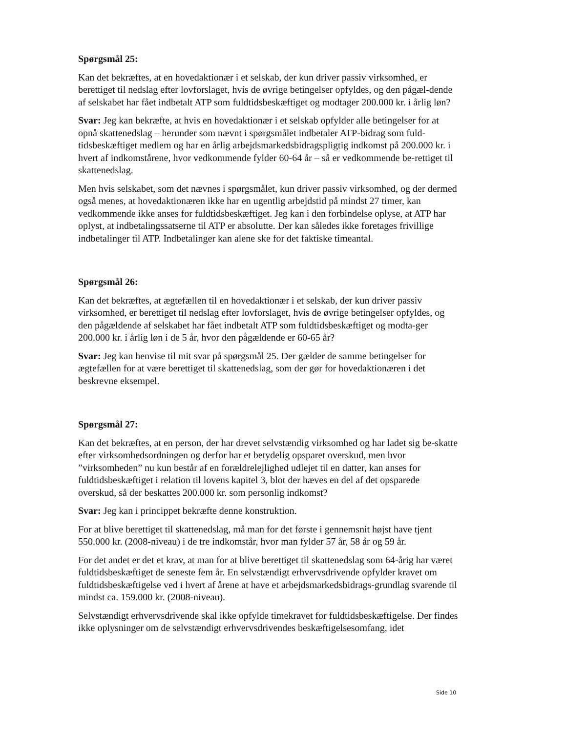Spørgsmål 25:
Kan det bekræftes, at en hovedaktionær i et selskab, der kun driver passiv virksomhed, er berettiget til nedslag efter lovforslaget, hvis de øvrige betingelser opfyldes, og den pågæl-dende af selskabet har fået indbetalt ATP som fuldtidsbeskæftiget og modtager 200.000 kr. i årlig løn?
Svar: Jeg kan bekræfte, at hvis en hovedaktionær i et selskab opfylder alle betingelser for at opnå skattenedslag – herunder som nævnt i spørgsmålet indbetaler ATP-bidrag som fuld-tidsbeskæftiget medlem og har en årlig arbejdsmarkedsbidragspligtig indkomst på 200.000 kr. i hvert af indkomstårene, hvor vedkommende fylder 60-64 år – så er vedkommende be-rettiget til skattenedslag.
Men hvis selskabet, som det nævnes i spørgsmålet, kun driver passiv virksomhed, og der dermed også menes, at hovedaktionæren ikke har en ugentlig arbejdstid på mindst 27 timer, kan vedkommende ikke anses for fuldtidsbeskæftiget. Jeg kan i den forbindelse oplyse, at ATP har oplyst, at indbetalingssatserne til ATP er absolutte. Der kan således ikke foretages frivillige indbetalinger til ATP. Indbetalinger kan alene ske for det faktiske timeantal.
Spørgsmål 26:
Kan det bekræftes, at ægtefællen til en hovedaktionær i et selskab, der kun driver passiv virksomhed, er berettiget til nedslag efter lovforslaget, hvis de øvrige betingelser opfyldes, og den pågældende af selskabet har fået indbetalt ATP som fuldtidsbeskæftiget og modta-ger 200.000 kr. i årlig løn i de 5 år, hvor den pågældende er 60-65 år?
Svar: Jeg kan henvise til mit svar på spørgsmål 25. Der gælder de samme betingelser for ægtefællen for at være berettiget til skattenedslag, som der gør for hovedaktionæren i det beskrevne eksempel.
Spørgsmål 27:
Kan det bekræftes, at en person, der har drevet selvstændig virksomhed og har ladet sig be-skatte efter virksomhedsordningen og derfor har et betydelig opsparet overskud, men hvor ”virksomheden” nu kun består af en forældrelejlighed udlejet til en datter, kan anses for fuldtidsbeskæftiget i relation til lovens kapitel 3, blot der hæves en del af det opsparede overskud, så der beskattes 200.000 kr. som personlig indkomst?
Svar: Jeg kan i princippet bekræfte denne konstruktion.
For at blive berettiget til skattenedslag, må man for det første i gennemsnit højst have tjent 550.000 kr. (2008-niveau) i de tre indkomstår, hvor man fylder 57 år, 58 år og 59 år.
For det andet er det et krav, at man for at blive berettiget til skattenedslag som 64-årig har været fuldtidsbeskæftiget de seneste fem år. En selvstændigt erhvervsdrivende opfylder kravet om fuldtidsbeskæftigelse ved i hvert af årene at have et arbejdsmarkedsbidrags-grundlag svarende til mindst ca. 159.000 kr. (2008-niveau).
Selvstændigt erhvervsdrivende skal ikke opfylde timekravet for fuldtidsbeskæftigelse. Der findes ikke oplysninger om de selvstændigt erhvervsdrivendes beskæftigelsesomfang, idet
Side 10